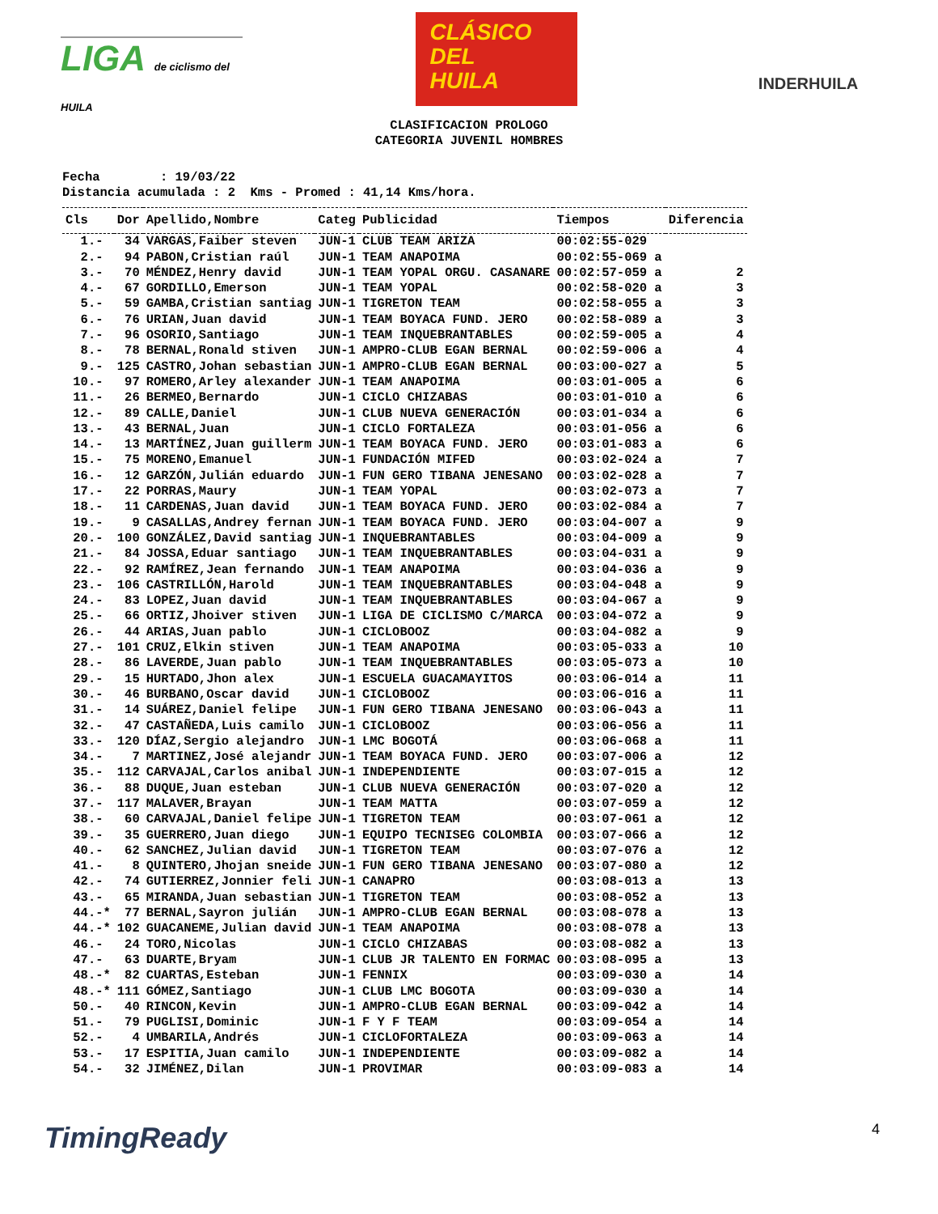LIGA de ciclismo del HUILA
CLÁSICO
DEL
HUILA
INDERHUILA
CLASIFICACION PROLOGO
CATEGORIA JUVENIL HOMBRES
Fecha : 19/03/22 Distancia acumulada : 2 Kms - Promed : 41,14 Kms/hora.
| Cls | Dor | Apellido,Nombre | Categ | Publicidad | Tiempos | Diferencia |
| --- | --- | --- | --- | --- | --- | --- |
| 1.- | 34 | VARGAS,Faiber steven | JUN-1 | CLUB TEAM ARIZA | 00:02:55-029 | |
| 2.- | 94 | PABON,Cristian raúl | JUN-1 | TEAM ANAPOIMA | 00:02:55-069 a | |
| 3.- | 70 | MÉNDEZ,Henry david | JUN-1 | TEAM YOPAL ORGU. CASANARE | 00:02:57-059 a | 2 |
| 4.- | 67 | GORDILLO,Emerson | JUN-1 | TEAM YOPAL | 00:02:58-020 a | 3 |
| 5.- | 59 | GAMBA,Cristian santiag | JUN-1 | TIGRETON TEAM | 00:02:58-055 a | 3 |
| 6.- | 76 | URIAN,Juan david | JUN-1 | TEAM BOYACA FUND. JERO | 00:02:58-089 a | 3 |
| 7.- | 96 | OSORIO,Santiago | JUN-1 | TEAM INQUEBRANTABLES | 00:02:59-005 a | 4 |
| 8.- | 78 | BERNAL,Ronald stiven | JUN-1 | AMPRO-CLUB EGAN BERNAL | 00:02:59-006 a | 4 |
| 9.- | 125 | CASTRO,Johan sebastian | JUN-1 | AMPRO-CLUB EGAN BERNAL | 00:03:00-027 a | 5 |
| 10.- | 97 | ROMERO,Arley alexander | JUN-1 | TEAM ANAPOIMA | 00:03:01-005 a | 6 |
| 11.- | 26 | BERMEO,Bernardo | JUN-1 | CICLO CHIZABAS | 00:03:01-010 a | 6 |
| 12.- | 89 | CALLE,Daniel | JUN-1 | CLUB NUEVA GENERACIÓN | 00:03:01-034 a | 6 |
| 13.- | 43 | BERNAL,Juan | JUN-1 | CICLO FORTALEZA | 00:03:01-056 a | 6 |
| 14.- | 13 | MARTÍNEZ,Juan guillerm | JUN-1 | TEAM BOYACA FUND. JERO | 00:03:01-083 a | 6 |
| 15.- | 75 | MORENO,Emanuel | JUN-1 | FUNDACIÓN MIFED | 00:03:02-024 a | 7 |
| 16.- | 12 | GARZÓN,Julián eduardo | JUN-1 | FUN GERO TIBANA JENESANO | 00:03:02-028 a | 7 |
| 17.- | 22 | PORRAS,Maury | JUN-1 | TEAM YOPAL | 00:03:02-073 a | 7 |
| 18.- | 11 | CARDENAS,Juan david | JUN-1 | TEAM BOYACA FUND. JERO | 00:03:02-084 a | 7 |
| 19.- | 9 | CASALLAS,Andrey fernan | JUN-1 | TEAM BOYACA FUND. JERO | 00:03:04-007 a | 9 |
| 20.- | 100 | GONZÁLEZ,David santiag | JUN-1 | INQUEBRANTABLES | 00:03:04-009 a | 9 |
| 21.- | 84 | JOSSA,Eduar santiago | JUN-1 | TEAM INQUEBRANTABLES | 00:03:04-031 a | 9 |
| 22.- | 92 | RAMÍREZ,Jean fernando | JUN-1 | TEAM ANAPOIMA | 00:03:04-036 a | 9 |
| 23.- | 106 | CASTRILLÓN,Harold | JUN-1 | TEAM INQUEBRANTABLES | 00:03:04-048 a | 9 |
| 24.- | 83 | LOPEZ,Juan david | JUN-1 | TEAM INQUEBRANTABLES | 00:03:04-067 a | 9 |
| 25.- | 66 | ORTIZ,Jhoiver stiven | JUN-1 | LIGA DE CICLISMO C/MARCA | 00:03:04-072 a | 9 |
| 26.- | 44 | ARIAS,Juan pablo | JUN-1 | CICLOBOOZ | 00:03:04-082 a | 9 |
| 27.- | 101 | CRUZ,Elkin stiven | JUN-1 | TEAM ANAPOIMA | 00:03:05-033 a | 10 |
| 28.- | 86 | LAVERDE,Juan pablo | JUN-1 | TEAM INQUEBRANTABLES | 00:03:05-073 a | 10 |
| 29.- | 15 | HURTADO,Jhon alex | JUN-1 | ESCUELA GUACAMAYITOS | 00:03:06-014 a | 11 |
| 30.- | 46 | BURBANO,Oscar david | JUN-1 | CICLOBOOZ | 00:03:06-016 a | 11 |
| 31.- | 14 | SUÁREZ,Daniel felipe | JUN-1 | FUN GERO TIBANA JENESANO | 00:03:06-043 a | 11 |
| 32.- | 47 | CASTAÑEDA,Luis camilo | JUN-1 | CICLOBOOZ | 00:03:06-056 a | 11 |
| 33.- | 120 | DÍAZ,Sergio alejandro | JUN-1 | LMC BOGOTÁ | 00:03:06-068 a | 11 |
| 34.- | 7 | MARTINEZ,José alejandr | JUN-1 | TEAM BOYACA FUND. JERO | 00:03:07-006 a | 12 |
| 35.- | 112 | CARVAJAL,Carlos anibal | JUN-1 | INDEPENDIENTE | 00:03:07-015 a | 12 |
| 36.- | 88 | DUQUE,Juan esteban | JUN-1 | CLUB NUEVA GENERACIÓN | 00:03:07-020 a | 12 |
| 37.- | 117 | MALAVER,Brayan | JUN-1 | TEAM MATTA | 00:03:07-059 a | 12 |
| 38.- | 60 | CARVAJAL,Daniel felipe | JUN-1 | TIGRETON TEAM | 00:03:07-061 a | 12 |
| 39.- | 35 | GUERRERO,Juan diego | JUN-1 | EQUIPO TECNISEG COLOMBIA | 00:03:07-066 a | 12 |
| 40.- | 62 | SANCHEZ,Julian david | JUN-1 | TIGRETON TEAM | 00:03:07-076 a | 12 |
| 41.- | 8 | QUINTERO,Jhojan sneide | JUN-1 | FUN GERO TIBANA JENESANO | 00:03:07-080 a | 12 |
| 42.- | 74 | GUTIERREZ,Jonnier feli | JUN-1 | CANAPRO | 00:03:08-013 a | 13 |
| 43.- | 65 | MIRANDA,Juan sebastian | JUN-1 | TIGRETON TEAM | 00:03:08-052 a | 13 |
| 44.-* | 77 | BERNAL,Sayron julián | JUN-1 | AMPRO-CLUB EGAN BERNAL | 00:03:08-078 a | 13 |
| 44.-* | 102 | GUACANEME,Julian david | JUN-1 | TEAM ANAPOIMA | 00:03:08-078 a | 13 |
| 46.- | 24 | TORO,Nicolas | JUN-1 | CICLO CHIZABAS | 00:03:08-082 a | 13 |
| 47.- | 63 | DUARTE,Bryam | JUN-1 | CLUB JR TALENTO EN FORMAC | 00:03:08-095 a | 13 |
| 48.-* | 82 | CUARTAS,Esteban | JUN-1 | FENNIX | 00:03:09-030 a | 14 |
| 48.-* | 111 | GÓMEZ,Santiago | JUN-1 | CLUB LMC BOGOTA | 00:03:09-030 a | 14 |
| 50.- | 40 | RINCON,Kevin | JUN-1 | AMPRO-CLUB EGAN BERNAL | 00:03:09-042 a | 14 |
| 51.- | 79 | PUGLISI,Dominic | JUN-1 | F Y F TEAM | 00:03:09-054 a | 14 |
| 52.- | 4 | UMBARILA,Andrés | JUN-1 | CICLOFORTALEZA | 00:03:09-063 a | 14 |
| 53.- | 17 | ESPITIA,Juan camilo | JUN-1 | INDEPENDIENTE | 00:03:09-082 a | 14 |
| 54.- | 32 | JIMÉNEZ,Dilan | JUN-1 | PROVIMAR | 00:03:09-083 a | 14 |
TimingReady 4